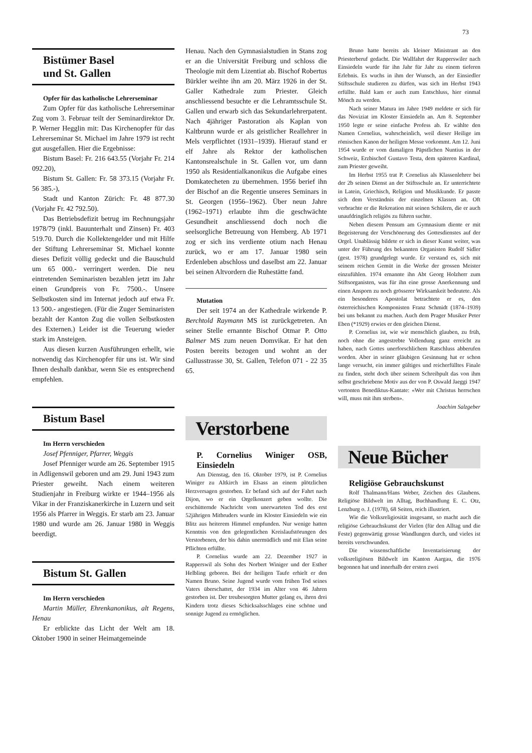73
Bistümer Basel
und St. Gallen
Opfer für das katholische Lehrerseminar
Zum Opfer für das katholische Lehrerseminar Zug vom 3. Februar teilt der Seminardirektor Dr. P. Werner Hegglin mit: Das Kirchenopfer für das Lehrerseminar St. Michael im Jahre 1979 ist recht gut ausgefallen. Hier die Ergebnisse:
Bistum Basel: Fr. 216 643.55 (Vorjahr Fr. 214 092.20),
Bistum St. Gallen: Fr. 58 373.15 (Vorjahr Fr. 56 385.-),
Stadt und Kanton Zürich: Fr. 48 877.30 (Vorjahr Fr. 42 792.50).
Das Betriebsdefizit betrug im Rechnungsjahr 1978/79 (inkl. Bauunterhalt und Zinsen) Fr. 403 519.70. Durch die Kollektengelder und mit Hilfe der Stiftung Lehrerseminar St. Michael konnte dieses Defizit völlig gedeckt und die Bauschuld um 65 000.- verringert werden. Die neu eintretenden Seminaristen bezahlen jetzt im Jahr einen Grundpreis von Fr. 7500.-. Unsere Selbstkosten sind im Internat jedoch auf etwa Fr. 13 500.- angestiegen. (Für die Zuger Seminaristen bezahlt der Kanton Zug die vollen Selbstkosten des Externen.) Leider ist die Teuerung wieder stark im Ansteigen.
Aus diesen kurzen Ausführungen erhellt, wie notwendig das Kirchenopfer für uns ist. Wir sind Ihnen deshalb dankbar, wenn Sie es entsprechend empfehlen.
Bistum Basel
Im Herrn verschieden
Josef Pfenniger, Pfarrer, Weggis
Josef Pfenniger wurde am 26. September 1915 in Adligenswil geboren und am 29. Juni 1943 zum Priester geweiht. Nach einem weiteren Studienjahr in Freiburg wirkte er 1944–1956 als Vikar in der Franziskanerkirche in Luzern und seit 1956 als Pfarrer in Weggis. Er starb am 23. Januar 1980 und wurde am 26. Januar 1980 in Weggis beerdigt.
Bistum St. Gallen
Im Herrn verschieden
Martin Müller, Ehrenkanonikus, alt Regens, Henau
Er erblickte das Licht der Welt am 18. Oktober 1900 in seiner Heimatgemeinde
Henau. Nach den Gymnasialstudien in Stans zog er an die Universität Freiburg und schloss die Theologie mit dem Lizentiat ab. Bischof Robertus Bürkler weihte ihn am 20. März 1926 in der St. Galler Kathedrale zum Priester. Gleich anschliessend besuchte er die Lehramtsschule St. Gallen und erwarb sich das Sekundarlehrerpatent. Nach 4jähriger Pastoration als Kaplan von Kaltbrunn wurde er als geistlicher Reallehrer in Mels verpflichtet (1931–1939). Hierauf stand er elf Jahre als Rektor der katholischen Kantonsrealschule in St. Gallen vor, um dann 1950 als Residentialkanonikus die Aufgabe eines Domkatecheten zu übernehmen. 1956 berief ihn der Bischof an die Regentie unseres Seminars in St. Georgen (1956–1962). Über neun Jahre (1962–1971) erlaubte ihm die geschwächte Gesundheit anschliessend doch noch die seelsorgliche Betreuung von Hemberg. Ab 1971 zog er sich ins verdiente otium nach Henau zurück, wo er am 17. Januar 1980 sein Erdenleben abschloss und daselbst am 22. Januar bei seinen Altvordern die Ruhestätte fand.
Mutation
Der seit 1974 an der Kathedrale wirkende P. Berchtold Raymann MS ist zurückgetreten. An seiner Stelle ernannte Bischof Otmar P. Otto Balmer MS zum neuen Domvikar. Er hat den Posten bereits bezogen und wohnt an der Gallusstrasse 30, St. Gallen, Telefon 071 - 22 35 65.
Verstorbene
P. Cornelius Winiger OSB, Einsiedeln
Am Dienstag, den 16. Oktober 1979, ist P. Cornelius Winiger zu Altkirch im Elsass an einem plötzlichen Herzversagen gestorben. Er befand sich auf der Fahrt nach Dijon, wo er ein Orgelkonzert geben wollte. Die erschütternde Nachricht vom unerwarteten Tod des erst 52jährigen Mitbruders wurde im Kloster Einsiedeln wie ein Blitz aus heiterem Himmel empfunden. Nur wenige hatten Kenntnis von den gelegentlichen Kreislaufstörungen des Verstorbenen, der bis dahin unermüdlich und mit Elan seine Pflichten erfüllte.
P. Cornelius wurde am 22. Dezember 1927 in Rapperswil als Sohn des Norbert Winiger und der Esther Helbling geboren. Bei der heiligen Taufe erhielt er den Namen Bruno. Seine Jugend wurde vom frühen Tod seines Vaters überschattet, der 1934 im Alter von 46 Jahren gestorben ist. Der treubesorgten Mutter gelang es, ihren drei Kindern trotz dieses Schicksalsschlages eine schöne und sonnige Jugend zu ermöglichen.
Bruno hatte bereits als kleiner Ministrant an den Priesterberuf gedacht. Die Wallfahrt der Rapperswiler nach Einsiedeln wurde für ihn Jahr für Jahr zu einem tieferen Erlebnis. Es wuchs in ihm der Wunsch, an der Einsiedler Stiftsschule studieren zu dürfen, was sich im Herbst 1943 erfüllte. Bald kam er auch zum Entschluss, hier einmal Mönch zu werden.
Nach seiner Matura im Jahre 1949 meldete er sich für das Noviziat im Kloster Einsiedeln an. Am 8. September 1950 legte er seine einfache Profess ab. Er wählte den Namen Cornelius, wahrscheinlich, weil dieser Heilige im römischen Kanon der heiligen Messe vorkommt. Am 12. Juni 1954 wurde er vom damaligen Päpstlichen Nuntius in der Schweiz, Erzbischof Gustavo Testa, dem späteren Kardinal, zum Priester geweiht.
Im Herbst 1955 trat P. Cornelius als Klassenlehrer bei der 2b seinen Dienst an der Stiftsschule an. Er unterrichtete in Latein, Griechisch, Religion und Musikkunde. Er passte sich dem Verständnis der einzelnen Klassen an. Oft verbrachte er die Rekreation mit seinen Schülern, die er auch unaufdringlich religiös zu führen suchte.
Neben diesem Pensum am Gymnasium diente er mit Begeisterung der Verschönerung des Gottesdienstes auf der Orgel. Unablässig bildete er sich in dieser Kunst weiter, was unter der Führung des bekannten Organisten Rudolf Sidler (gest. 1978) grundgelegt wurde. Er verstand es, sich mit seinem reichen Gemüt in die Werke der grossen Meister einzufühlen. 1974 ernannte ihn Abt Georg Holzherr zum Stiftsorganisten, was für ihn eine grosse Anerkennung und einen Ansporn zu noch grösserer Wirksamkeit bedeutete. Als ein besonderes Apostolat betrachtete er es, den österreichischen Komponisten Franz Schmidt (1874–1939) bei uns bekannt zu machen. Auch dem Prager Musiker Peter Eben (*1929) erwies er den gleichen Dienst.
P. Cornelius ist, wie wir menschlich glauben, zu früh, noch ohne die angestrebte Vollendung ganz erreicht zu haben, nach Gottes unerforschlichem Ratschluss abberufen worden. Aber in seiner gläubigen Gesinnung hat er schon lange versucht, ein immer gültiges und reicherfülltes Finale zu finden, steht doch über seinem Schreibpult das von ihm selbst geschriebene Motiv aus der von P. Oswald Jaeggi 1947 vertonten Benediktus-Kantate: «Wer mit Christus herrschen will, muss mit ihm sterben».
Joachim Salzgeber
Neue Bücher
Religiöse Gebrauchskunst
Rolf Thalmann/Hans Weber, Zeichen des Glaubens. Religiöse Bildwelt im Alltag, Buchhandlung E. C. Otz, Lenzburg o. J. (1978), 68 Seiten, reich illustriert.
Wie die Volksreligiosität insgesamt, so macht auch die religiöse Gebrauchskunst der Vielen (für den Alltag und die Feste) gegenwärtig grosse Wandlungen durch, und vieles ist bereits verschwunden.
Die wissenschaftliche Inventarisierung der volksreligiösen Bildwelt im Kanton Aargau, die 1976 begonnen hat und innerhalb der ersten zwei